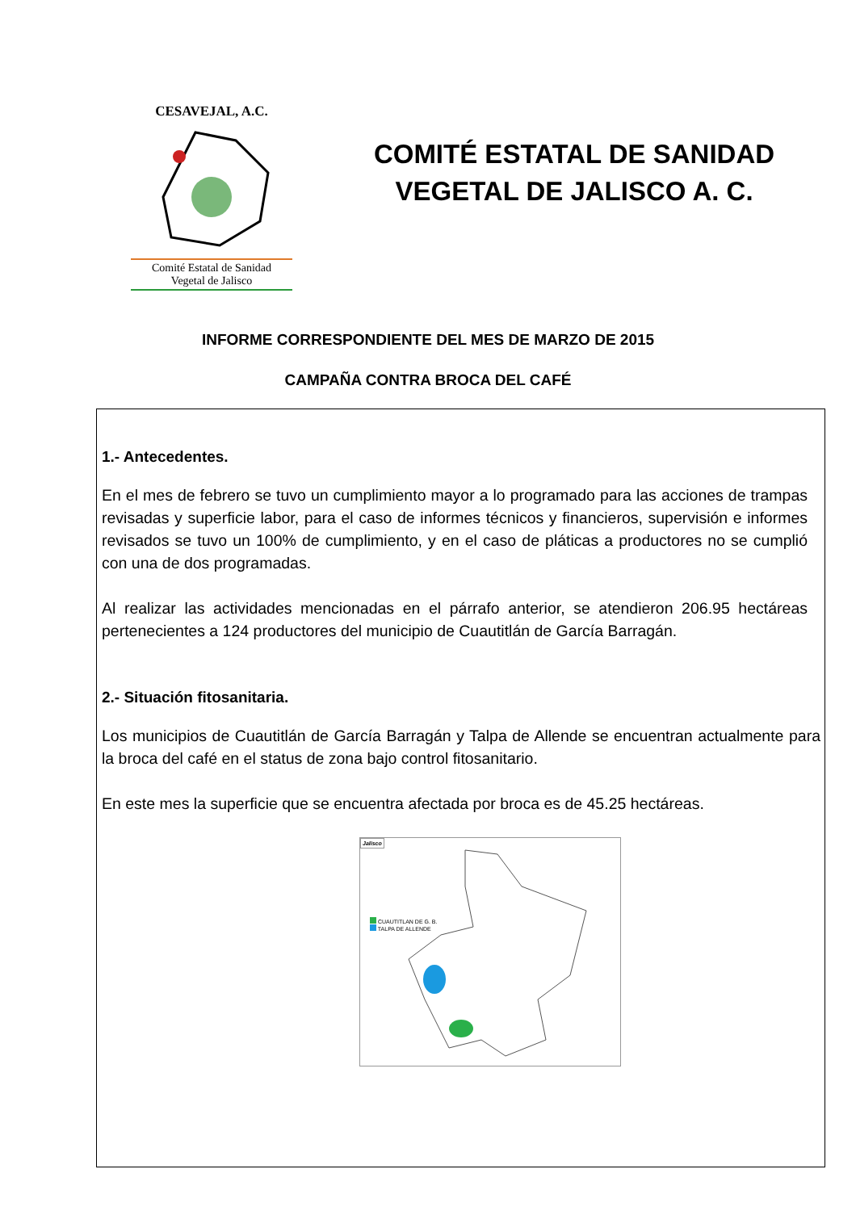CESAVEJAL, A.C.
Comité Estatal de Sanidad
Vegetal de Jalisco
COMITÉ ESTATAL DE SANIDAD
VEGETAL DE JALISCO A. C.
INFORME CORRESPONDIENTE DEL MES DE MARZO DE 2015
CAMPAÑA CONTRA BROCA DEL CAFÉ
1.- Antecedentes.
En el mes de febrero se tuvo un cumplimiento mayor a lo programado para las acciones de trampas revisadas y superficie labor, para el caso de informes técnicos y financieros, supervisión e informes revisados se tuvo un 100% de cumplimiento, y en el caso de pláticas a productores no se cumplió con una de dos programadas.
Al realizar las actividades mencionadas en el párrafo anterior, se atendieron 206.95 hectáreas pertenecientes a 124 productores del municipio de Cuautitlán de García Barragán.
2.- Situación fitosanitaria.
Los municipios de Cuautitlán de García Barragán y Talpa de Allende se encuentran actualmente para la broca del café en el status de zona bajo control fitosanitario.
En este mes la superficie que se encuentra afectada por broca es de 45.25 hectáreas.
Jalisco
CUAUTITLAN DE G. B.
TALPA DE ALLENDE